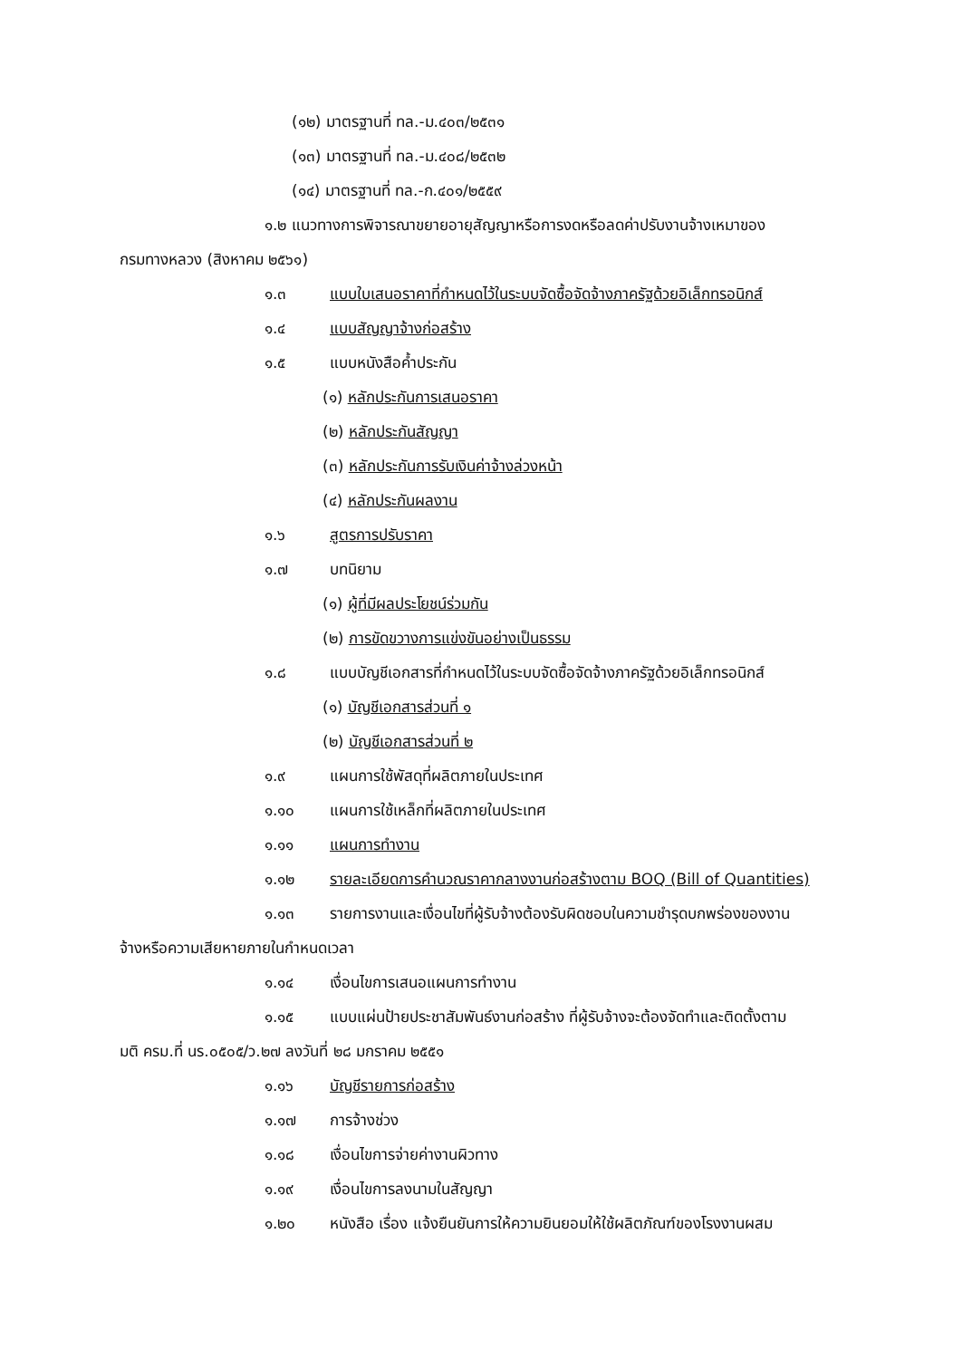(๑๒) มาตรฐานที่ ทล.-ม.๔๐๓/๒๕๓๑
(๑๓) มาตรฐานที่ ทล.-ม.๔๐๘/๒๕๓๒
(๑๔) มาตรฐานที่ ทล.-ก.๔๐๑/๒๕๕๙
๑.๒ แนวทางการพิจารณาขยายอายุสัญญาหรือการงดหรือลดค่าปรับงานจ้างเหมาของ
กรมทางหลวง (สิงหาคม ๒๕๖๑)
๑.๓ แบบใบเสนอราคาที่กำหนดไว้ในระบบจัดซื้อจัดจ้างภาครัฐด้วยอิเล็กทรอนิกส์
๑.๔ แบบสัญญาจ้างก่อสร้าง
๑.๕ แบบหนังสือค้ำประกัน
(๑) หลักประกันการเสนอราคา
(๒) หลักประกันสัญญา
(๓) หลักประกันการรับเงินค่าจ้างล่วงหน้า
(๔) หลักประกันผลงาน
๑.๖ สูตรการปรับราคา
๑.๗ บทนิยาม
(๑) ผู้ที่มีผลประโยชน์ร่วมกัน
(๒) การขัดขวางการแข่งขันอย่างเป็นธรรม
๑.๘ แบบบัญชีเอกสารที่กำหนดไว้ในระบบจัดซื้อจัดจ้างภาครัฐด้วยอิเล็กทรอนิกส์
(๑) บัญชีเอกสารส่วนที่ ๑
(๒) บัญชีเอกสารส่วนที่ ๒
๑.๙ แผนการใช้พัสดุที่ผลิตภายในประเทศ
๑.๑๐ แผนการใช้เหล็กที่ผลิตภายในประเทศ
๑.๑๑ แผนการทำงาน
๑.๑๒ รายละเอียดการคำนวณราคากลางงานก่อสร้างตาม BOQ (Bill of Quantities)
๑.๑๓ รายการงานและเงื่อนไขที่ผู้รับจ้างต้องรับผิดชอบในความชำรุดบกพร่องของงาน
จ้างหรือความเสียหายภายในกำหนดเวลา
๑.๑๔ เงื่อนไขการเสนอแผนการทำงาน
๑.๑๕ แบบแผ่นป้ายประชาสัมพันธ์งานก่อสร้าง ที่ผู้รับจ้างจะต้องจัดทำและติดตั้งตาม
มติ ครม.ที่ นร.๐๕๐๕/ว.๒๗ ลงวันที่ ๒๘ มกราคม ๒๕๕๑
๑.๑๖ บัญชีรายการก่อสร้าง
๑.๑๗ การจ้างช่วง
๑.๑๘ เงื่อนไขการจ่ายค่างานผิวทาง
๑.๑๙ เงื่อนไขการลงนามในสัญญา
๑.๒๐ หนังสือ เรื่อง แจ้งยืนยันการให้ความยินยอมให้ใช้ผลิตภัณฑ์ของโรงงานผสม